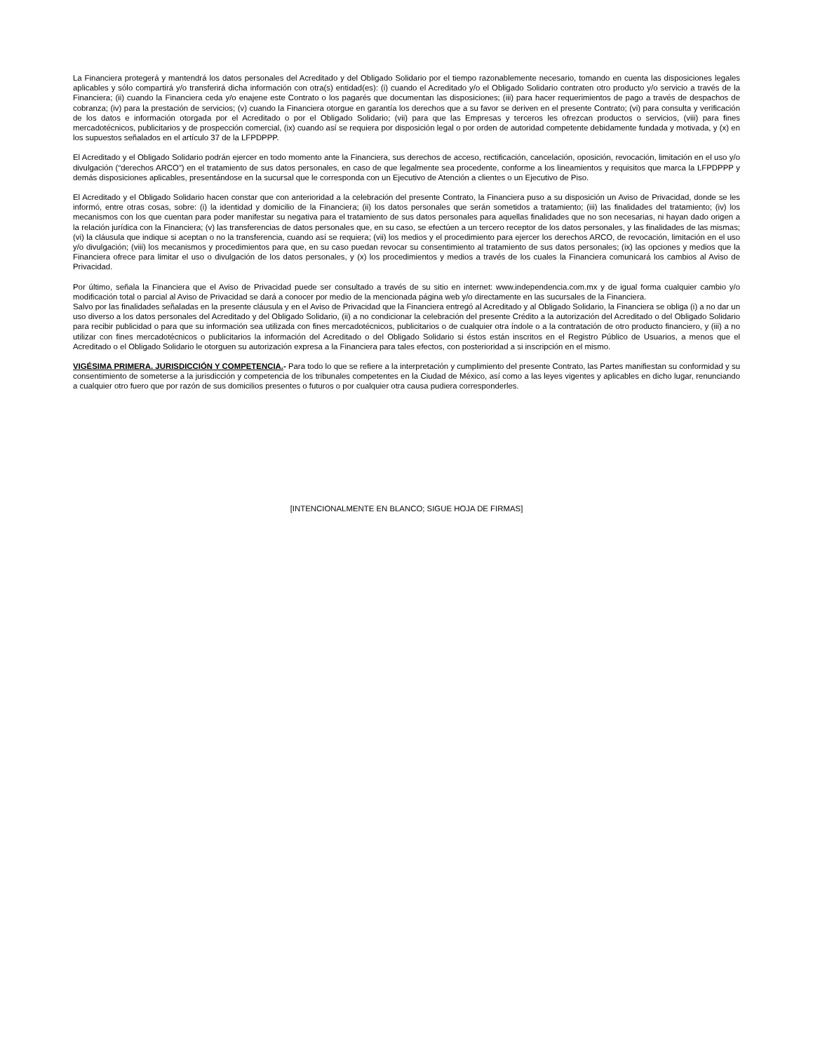La Financiera protegerá y mantendrá los datos personales del Acreditado y del Obligado Solidario por el tiempo razonablemente necesario, tomando en cuenta las disposiciones legales aplicables y sólo compartirá y/o transferirá dicha información con otra(s) entidad(es): (i) cuando el Acreditado y/o el Obligado Solidario contraten otro producto y/o servicio a través de la Financiera; (ii) cuando la Financiera ceda y/o enajene este Contrato o los pagarés que documentan las disposiciones; (iii) para hacer requerimientos de pago a través de despachos de cobranza; (iv) para la prestación de servicios; (v) cuando la Financiera otorgue en garantía los derechos que a su favor se deriven en el presente Contrato; (vi) para consulta y verificación de los datos e información otorgada por el Acreditado o por el Obligado Solidario; (vii) para que las Empresas y terceros les ofrezcan productos o servicios, (viii) para fines mercadotécnicos, publicitarios y de prospección comercial, (ix) cuando así se requiera por disposición legal o por orden de autoridad competente debidamente fundada y motivada, y (x) en los supuestos señalados en el artículo 37 de la LFPDPPP.
El Acreditado y el Obligado Solidario podrán ejercer en todo momento ante la Financiera, sus derechos de acceso, rectificación, cancelación, oposición, revocación, limitación en el uso y/o divulgación (“derechos ARCO”) en el tratamiento de sus datos personales, en caso de que legalmente sea procedente, conforme a los lineamientos y requisitos que marca la LFPDPPP y demás disposiciones aplicables, presentándose en la sucursal que le corresponda con un Ejecutivo de Atención a clientes o un Ejecutivo de Piso.
El Acreditado y el Obligado Solidario hacen constar que con anterioridad a la celebración del presente Contrato, la Financiera puso a su disposición un Aviso de Privacidad, donde se les informó, entre otras cosas, sobre: (i) la identidad y domicilio de la Financiera; (ii) los datos personales que serán sometidos a tratamiento; (iii) las finalidades del tratamiento; (iv) los mecanismos con los que cuentan para poder manifestar su negativa para el tratamiento de sus datos personales para aquellas finalidades que no son necesarias, ni hayan dado origen a la relación jurídica con la Financiera; (v) las transferencias de datos personales que, en su caso, se efectúen a un tercero receptor de los datos personales, y las finalidades de las mismas; (vi) la cláusula que indique si aceptan o no la transferencia, cuando así se requiera; (vii) los medios y el procedimiento para ejercer los derechos ARCO, de revocación, limitación en el uso y/o divulgación; (viii) los mecanismos y procedimientos para que, en su caso puedan revocar su consentimiento al tratamiento de sus datos personales; (ix) las opciones y medios que la Financiera ofrece para limitar el uso o divulgación de los datos personales, y (x) los procedimientos y medios a través de los cuales la Financiera comunicará los cambios al Aviso de Privacidad.
Por último, señala la Financiera que el Aviso de Privacidad puede ser consultado a través de su sitio en internet: www.independencia.com.mx y de igual forma cualquier cambio y/o modificación total o parcial al Aviso de Privacidad se dará a conocer por medio de la mencionada página web y/o directamente en las sucursales de la Financiera.
Salvo por las finalidades señaladas en la presente cláusula y en el Aviso de Privacidad que la Financiera entregó al Acreditado y al Obligado Solidario, la Financiera se obliga (i) a no dar un uso diverso a los datos personales del Acreditado y del Obligado Solidario, (ii) a no condicionar la celebración del presente Crédito a la autorización del Acreditado o del Obligado Solidario para recibir publicidad o para que su información sea utilizada con fines mercadotécnicos, publicitarios o de cualquier otra índole o a la contratación de otro producto financiero, y (iii) a no utilizar con fines mercadotécnicos o publicitarios la información del Acreditado o del Obligado Solidario si éstos están inscritos en el Registro Público de Usuarios, a menos que el Acreditado o el Obligado Solidario le otorguen su autorización expresa a la Financiera para tales efectos, con posterioridad a si inscripción en el mismo.
VIGÉSIMA PRIMERA. JURISDICCIÓN Y COMPETENCIA.- Para todo lo que se refiere a la interpretación y cumplimiento del presente Contrato, las Partes manifiestan su conformidad y su consentimiento de someterse a la jurisdicción y competencia de los tribunales competentes en la Ciudad de México, así como a las leyes vigentes y aplicables en dicho lugar, renunciando a cualquier otro fuero que por razón de sus domicilios presentes o futuros o por cualquier otra causa pudiera corresponderles.
[INTENCIONALMENTE EN BLANCO; SIGUE HOJA DE FIRMAS]